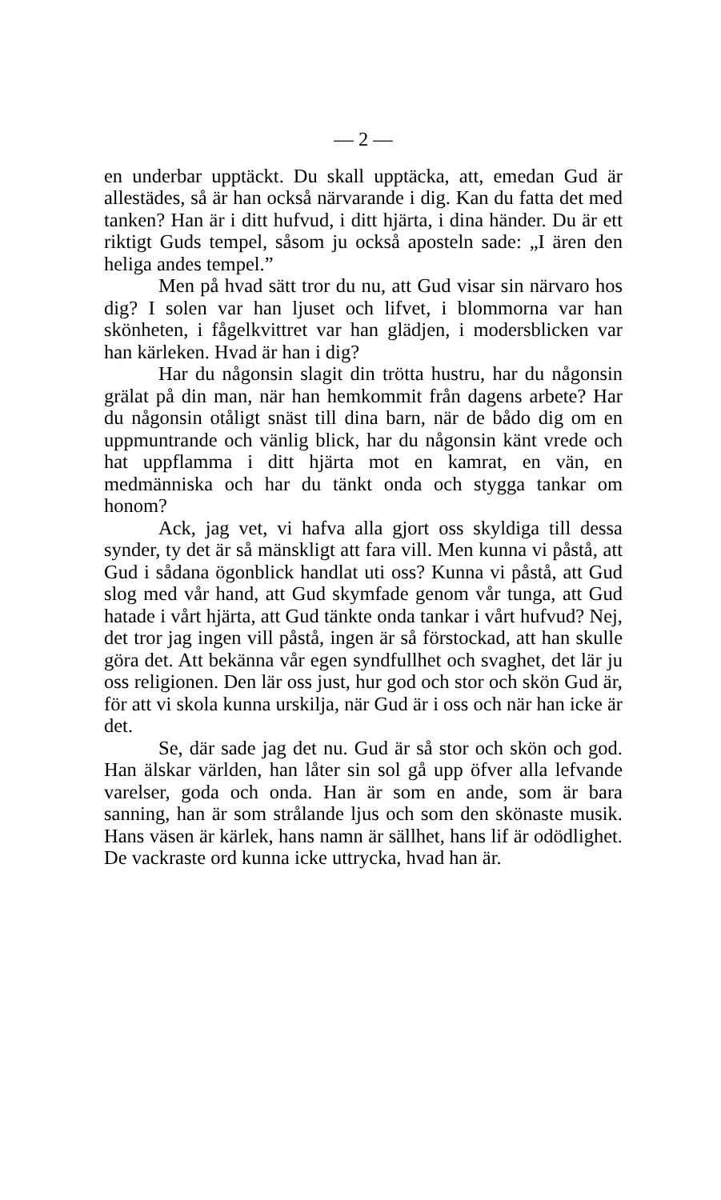— 2 —
en underbar upptäckt. Du skall upptäcka, att, emedan Gud är allestädes, så är han också närvarande i dig. Kan du fatta det med tanken? Han är i ditt hufvud, i ditt hjärta, i dina händer. Du är ett riktigt Guds tempel, såsom ju också aposteln sade: „I ären den heliga andes tempel.”
Men på hvad sätt tror du nu, att Gud visar sin närvaro hos dig? I solen var han ljuset och lifvet, i blommorna var han skönheten, i fågelkvittret var han glädjen, i modersblicken var han kärleken. Hvad är han i dig?
Har du någonsin slagit din trötta hustru, har du någonsin grälat på din man, när han hemkommit från dagens arbete? Har du någonsin otåligt snäst till dina barn, när de bådo dig om en uppmuntrande och vänlig blick, har du någonsin känt vrede och hat uppflamma i ditt hjärta mot en kamrat, en vän, en medmänniska och har du tänkt onda och stygga tankar om honom?
Ack, jag vet, vi hafva alla gjort oss skyldiga till dessa synder, ty det är så mänskligt att fara vill. Men kunna vi påstå, att Gud i sådana ögonblick handlat uti oss? Kunna vi påstå, att Gud slog med vår hand, att Gud skymfade genom vår tunga, att Gud hatade i vårt hjärta, att Gud tänkte onda tankar i vårt hufvud? Nej, det tror jag ingen vill påstå, ingen är så förstockad, att han skulle göra det. Att bekänna vår egen syndfullhet och svaghet, det lär ju oss religionen. Den lär oss just, hur god och stor och skön Gud är, för att vi skola kunna urskilja, när Gud är i oss och när han icke är det.
Se, där sade jag det nu. Gud är så stor och skön och god. Han älskar världen, han låter sin sol gå upp öfver alla lefvande varelser, goda och onda. Han är som en ande, som är bara sanning, han är som strålande ljus och som den skönaste musik. Hans väsen är kärlek, hans namn är sällhet, hans lif är odödlighet. De vackraste ord kunna icke uttrycka, hvad han är.